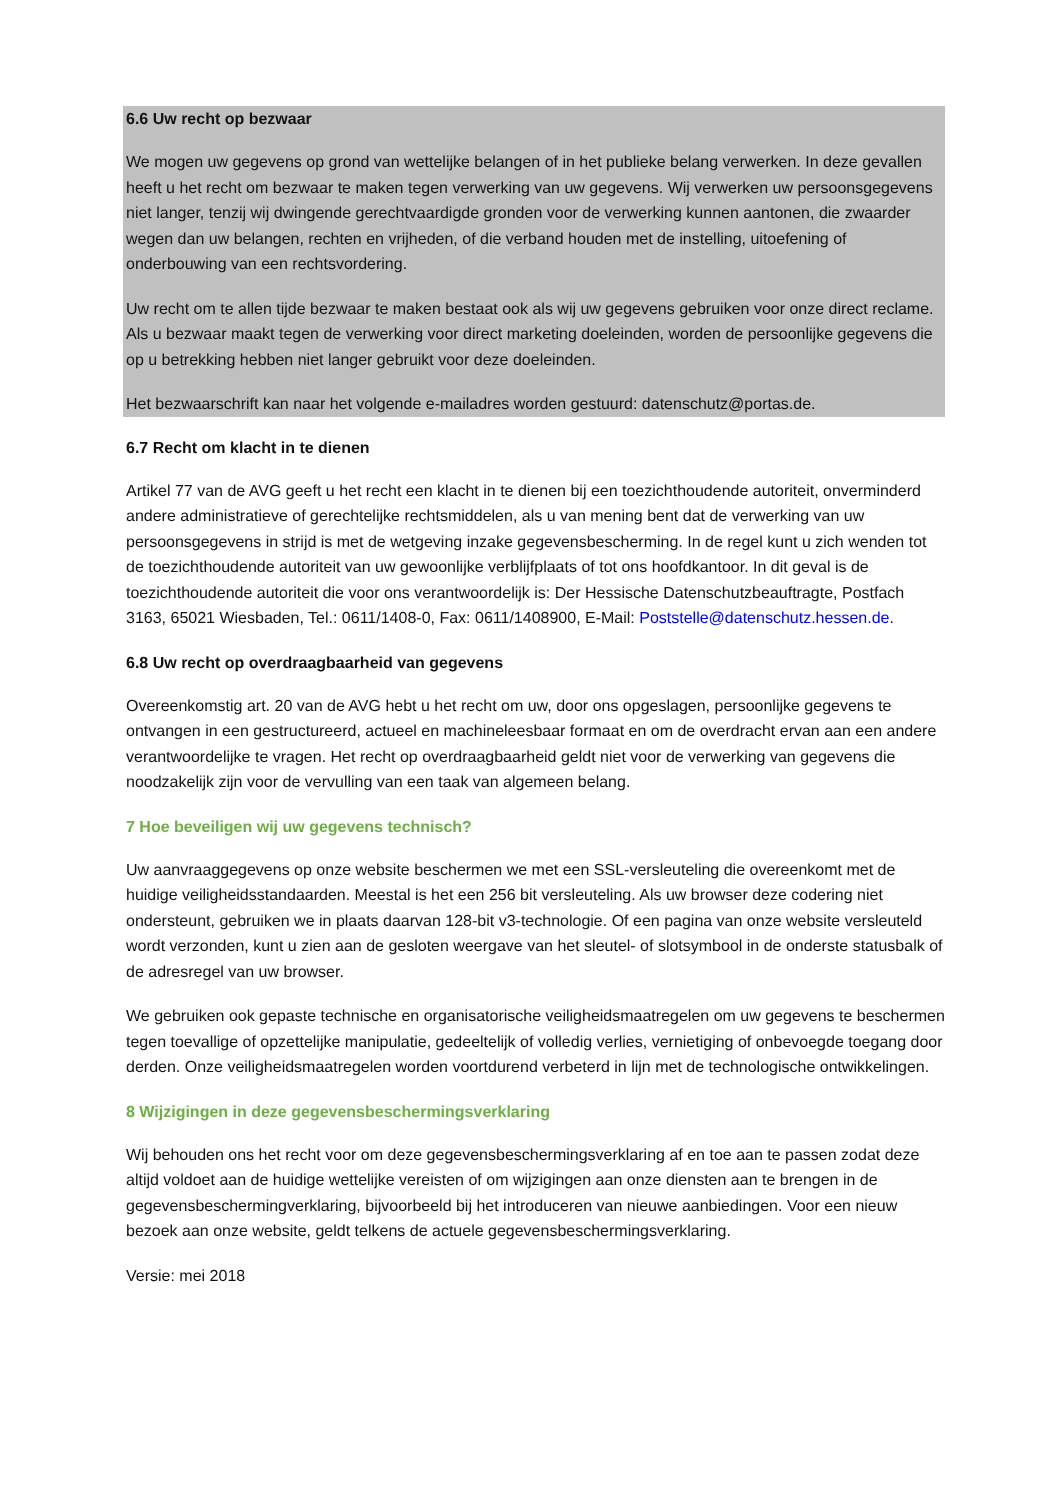6.6 Uw recht op bezwaar
We mogen uw gegevens op grond van wettelijke belangen of in het publieke belang verwerken. In deze gevallen heeft u het recht om bezwaar te maken tegen verwerking van uw gegevens. Wij verwerken uw persoonsgegevens niet langer, tenzij wij dwingende gerechtvaardigde gronden voor de verwerking kunnen aantonen, die zwaarder wegen dan uw belangen, rechten en vrijheden, of die verband houden met de instelling, uitoefening of onderbouwing van een rechtsvordering.
Uw recht om te allen tijde bezwaar te maken bestaat ook als wij uw gegevens gebruiken voor onze direct reclame. Als u bezwaar maakt tegen de verwerking voor direct marketing doeleinden, worden de persoonlijke gegevens die op u betrekking hebben niet langer gebruikt voor deze doeleinden.
Het bezwaarschrift kan naar het volgende e-mailadres worden gestuurd: datenschutz@portas.de.
6.7 Recht om klacht in te dienen
Artikel 77 van de AVG geeft u het recht een klacht in te dienen bij een toezichthoudende autoriteit, onverminderd andere administratieve of gerechtelijke rechtsmiddelen, als u van mening bent dat de verwerking van uw persoonsgegevens in strijd is met de wetgeving inzake gegevensbescherming. In de regel kunt u zich wenden tot de toezichthoudende autoriteit van uw gewoonlijke verblijfplaats of tot ons hoofdkantoor. In dit geval is de toezichthoudende autoriteit die voor ons verantwoordelijk is: Der Hessische Datenschutzbeauftragte, Postfach 3163, 65021 Wiesbaden, Tel.: 0611/1408-0, Fax: 0611/1408900, E-Mail: Poststelle@datenschutz.hessen.de.
6.8 Uw recht op overdraagbaarheid van gegevens
Overeenkomstig art. 20 van de AVG hebt u het recht om uw, door ons opgeslagen, persoonlijke gegevens te ontvangen in een gestructureerd, actueel en machineleesbaar formaat en om de overdracht ervan aan een andere verantwoordelijke te vragen. Het recht op overdraagbaarheid geldt niet voor de verwerking van gegevens die noodzakelijk zijn voor de vervulling van een taak van algemeen belang.
7 Hoe beveiligen wij uw gegevens technisch?
Uw aanvraaggegevens op onze website beschermen we met een SSL-versleuteling die overeenkomt met de huidige veiligheidsstandaarden. Meestal is het een 256 bit versleuteling. Als uw browser deze codering niet ondersteunt, gebruiken we in plaats daarvan 128-bit v3-technologie. Of een pagina van onze website versleuteld wordt verzonden, kunt u zien aan de gesloten weergave van het sleutel- of slotsymbool in de onderste statusbalk of de adresregel van uw browser.
We gebruiken ook gepaste technische en organisatorische veiligheidsmaatregelen om uw gegevens te beschermen tegen toevallige of opzettelijke manipulatie, gedeeltelijk of volledig verlies, vernietiging of onbevoegde toegang door derden. Onze veiligheidsmaatregelen worden voortdurend verbeterd in lijn met de technologische ontwikkelingen.
8 Wijzigingen in deze gegevensbeschermingsverklaring
Wij behouden ons het recht voor om deze gegevensbeschermingsverklaring af en toe aan te passen zodat deze altijd voldoet aan de huidige wettelijke vereisten of om wijzigingen aan onze diensten aan te brengen in de gegevensbeschermingverklaring, bijvoorbeeld bij het introduceren van nieuwe aanbiedingen. Voor een nieuw bezoek aan onze website, geldt telkens de actuele gegevensbeschermingsverklaring.
Versie: mei 2018